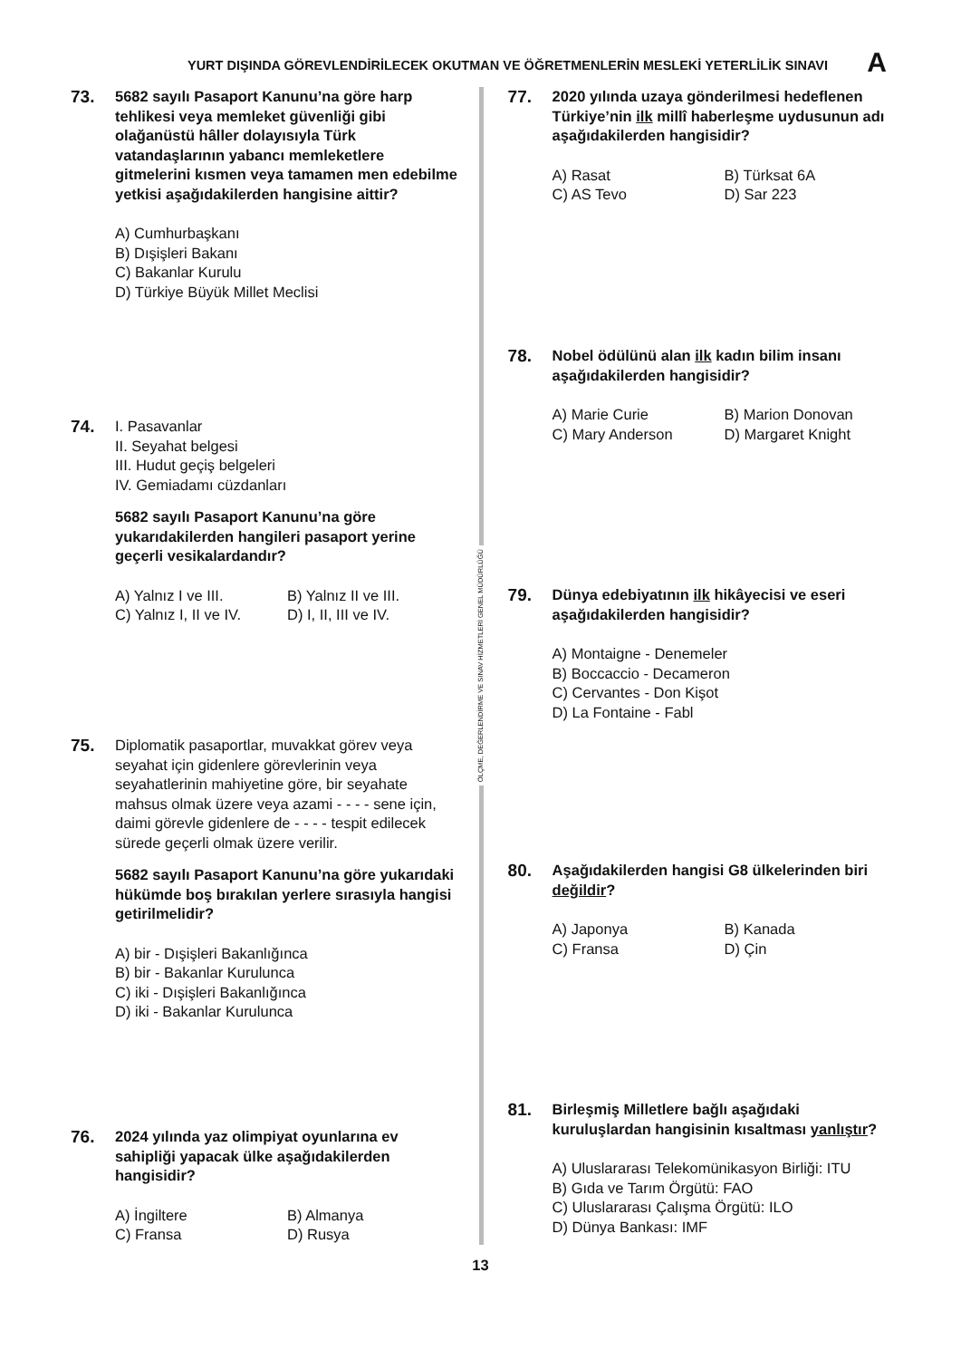YURT DIŞINDA GÖREVLENDİRİLECEK OKUTMAN VE ÖĞRETMENLERİN MESLEKİ YETERLİLİK SINAVI A
73.
5682 sayılı Pasaport Kanunu’na göre harp tehlikesi veya memleket güvenliği gibi olağanüstü hâller dolayısıyla Türk vatandaşlarının yabancı memleketlere gitmelerini kısmen veya tamamen men edebilme yetkisi aşağıdakilerden hangisine aittir?
A) Cumhurbaşkanı
B) Dışişleri Bakanı
C) Bakanlar Kurulu
D) Türkiye Büyük Millet Meclisi
74.
I. Pasavanlar
II. Seyahat belgesi
III. Hudut geçiş belgeleri
IV. Gemiadamı cüzdanları
5682 sayılı Pasaport Kanunu’na göre yukarıdakilerden hangileri pasaport yerine geçerli vesikalardandır?
A) Yalnız I ve III. B) Yalnız II ve III. C) Yalnız I, II ve IV. D) I, II, III ve IV.
75.
Diplomatik pasaportlar, muvakkat görev veya seyahat için gidenlere görevlerinin veya seyahatlerinin mahiyetine göre, bir seyahate mahsus olmak üzere veya azami - - - - sene için, daimi görevle gidenlere de - - - - tespit edilecek sürede geçerli olmak üzere verilir.
5682 sayılı Pasaport Kanunu’na göre yukarıdaki hükümde boş bırakılan yerlere sırasıyla hangisi getirilmelidir?
A) bir - Dışişleri Bakanlığınca
B) bir - Bakanlar Kurulunca
C) iki - Dışişleri Bakanlığınca
D) iki - Bakanlar Kurulunca
76.
2024 yılında yaz olimpiyat oyunlarına ev sahipliği yapacak ülke aşağıdakilerden hangisidir?
A) İngiltere B) Almanya C) Fransa D) Rusya
ÖLÇME, DEĞERLENDİRME VE SINAV HİZMETLERİ GENEL MÜDÜRLÜĞÜ
77.
2020 yılında uzaya gönderilmesi hedeflenen Türkiye’nin ilk millî haberleşme uydusunun adı aşağıdakilerden hangisidir?
A) Rasat B) Türksat 6A C) AS Tevo D) Sar 223
78.
Nobel ödülünü alan ilk kadın bilim insanı aşağıdakilerden hangisidir?
A) Marie Curie B) Marion Donovan C) Mary Anderson D) Margaret Knight
79.
Dünya edebiyatının ilk hikâyecisi ve eseri aşağıdakilerden hangisidir?
A) Montaigne - Denemeler
B) Boccaccio - Decameron
C) Cervantes - Don Kişot
D) La Fontaine - Fabl
80.
Aşağıdakilerden hangisi G8 ülkelerinden biri değildir?
A) Japonya B) Kanada C) Fransa D) Çin
81.
Birleşmiş Milletlere bağlı aşağıdaki kuruluşlardan hangisinin kısaltması yanlıştır?
A) Uluslararası Telekomünikasyon Birliği: ITU
B) Gıda ve Tarım Örgütü: FAO
C) Uluslararası Çalışma Örgütü: ILO
D) Dünya Bankası: IMF
13